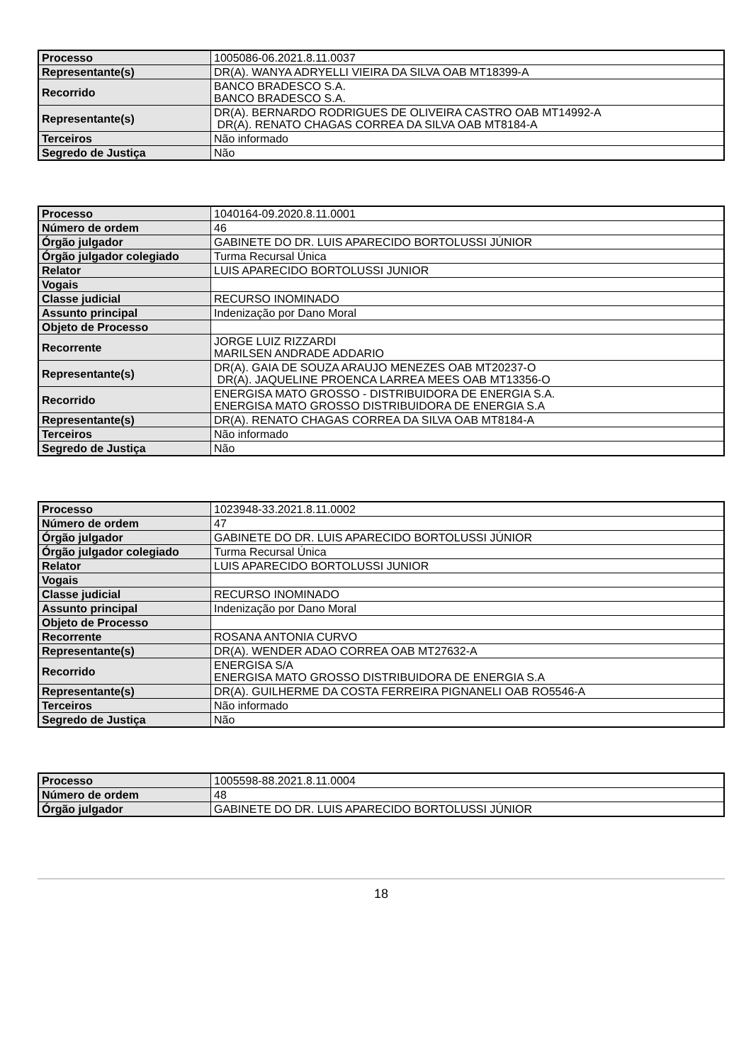| Processo | 1005086-06.2021.8.11.0037 |
| Representante(s) | DR(A). WANYA ADRYELLI VIEIRA DA SILVA OAB MT18399-A |
| Recorrido | BANCO BRADESCO S.A. BANCO BRADESCO S.A. |
| Representante(s) | DR(A). BERNARDO RODRIGUES DE OLIVEIRA CASTRO OAB MT14992-A DR(A). RENATO CHAGAS CORREA DA SILVA OAB MT8184-A |
| Terceiros | Não informado |
| Segredo de Justiça | Não |
| Processo | 1040164-09.2020.8.11.0001 |
| Número de ordem | 46 |
| Órgão julgador | GABINETE DO DR. LUIS APARECIDO BORTOLUSSI JÚNIOR |
| Órgão julgador colegiado | Turma Recursal Única |
| Relator | LUIS APARECIDO BORTOLUSSI JUNIOR |
| Vogais | |
| Classe judicial | RECURSO INOMINADO |
| Assunto principal | Indenização por Dano Moral |
| Objeto de Processo | |
| Recorrente | JORGE LUIZ RIZZARDI MARILSEN ANDRADE ADDARIO |
| Representante(s) | DR(A). GAIA DE SOUZA ARAUJO MENEZES OAB MT20237-O DR(A). JAQUELINE PROENCA LARREA MEES OAB MT13356-O |
| Recorrido | ENERGISA MATO GROSSO - DISTRIBUIDORA DE ENERGIA S.A. ENERGISA MATO GROSSO DISTRIBUIDORA DE ENERGIA S.A |
| Representante(s) | DR(A). RENATO CHAGAS CORREA DA SILVA OAB MT8184-A |
| Terceiros | Não informado |
| Segredo de Justiça | Não |
| Processo | 1023948-33.2021.8.11.0002 |
| Número de ordem | 47 |
| Órgão julgador | GABINETE DO DR. LUIS APARECIDO BORTOLUSSI JÚNIOR |
| Órgão julgador colegiado | Turma Recursal Única |
| Relator | LUIS APARECIDO BORTOLUSSI JUNIOR |
| Vogais | |
| Classe judicial | RECURSO INOMINADO |
| Assunto principal | Indenização por Dano Moral |
| Objeto de Processo | |
| Recorrente | ROSANA ANTONIA CURVO |
| Representante(s) | DR(A). WENDER ADAO CORREA OAB MT27632-A |
| Recorrido | ENERGISA S/A ENERGISA MATO GROSSO DISTRIBUIDORA DE ENERGIA S.A |
| Representante(s) | DR(A). GUILHERME DA COSTA FERREIRA PIGNANELI OAB RO5546-A |
| Terceiros | Não informado |
| Segredo de Justiça | Não |
| Processo | 1005598-88.2021.8.11.0004 |
| Número de ordem | 48 |
| Órgão julgador | GABINETE DO DR. LUIS APARECIDO BORTOLUSSI JÚNIOR |
18